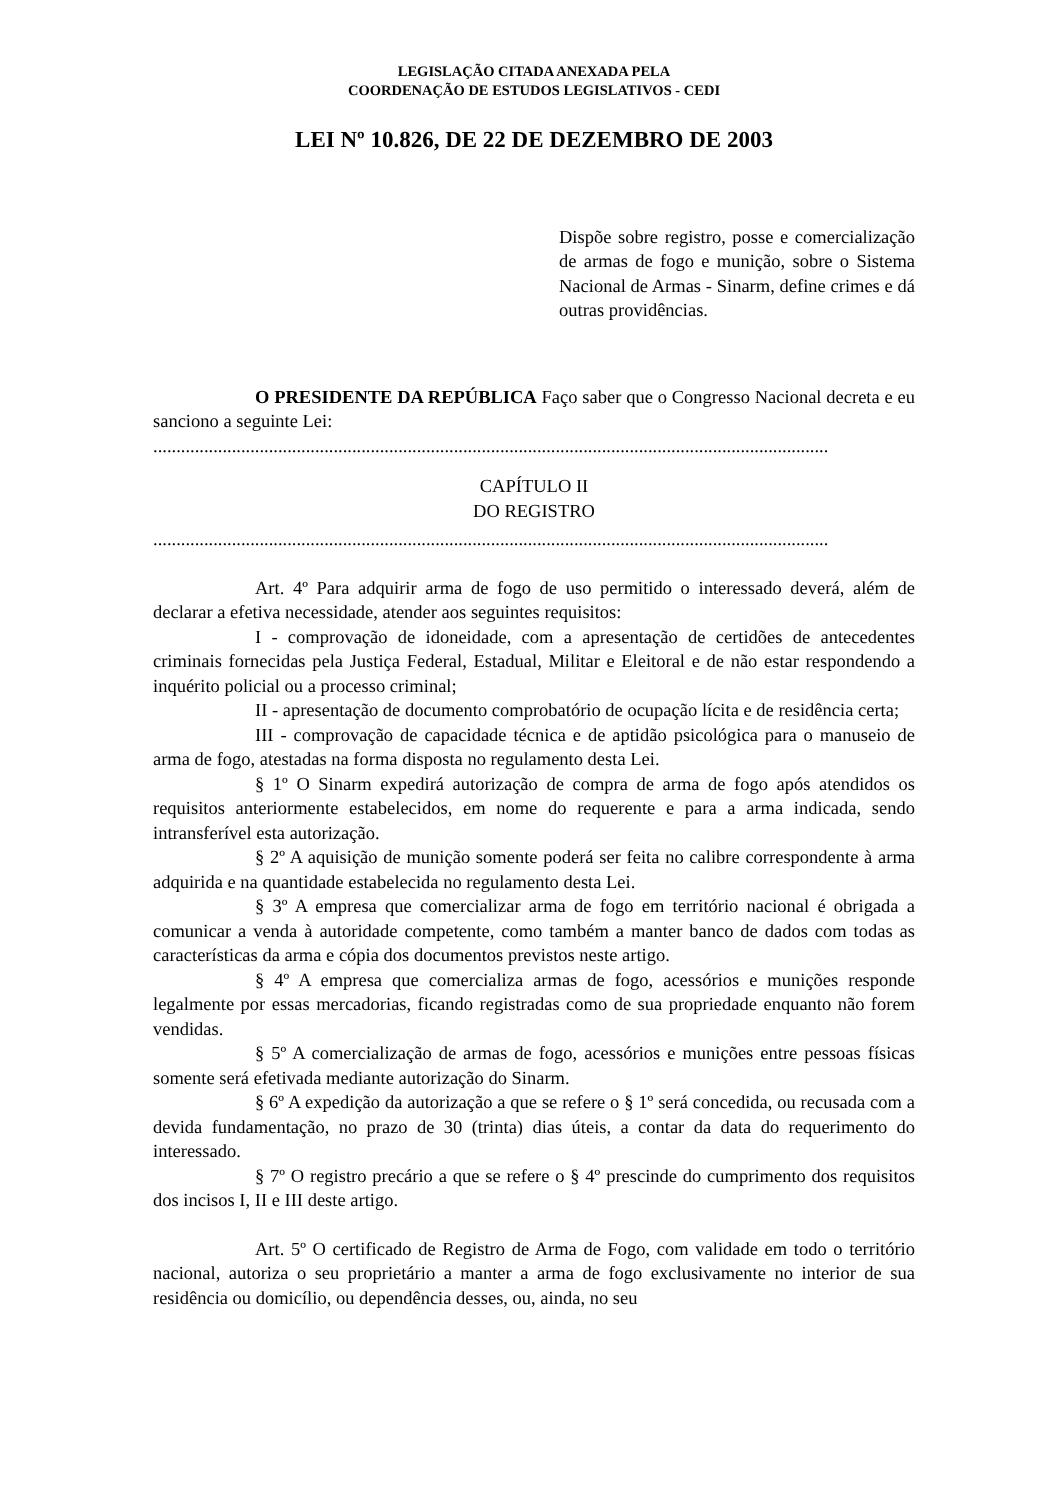LEGISLAÇÃO CITADA ANEXADA PELA
COORDENAÇÃO DE ESTUDOS LEGISLATIVOS - CEDI
LEI Nº 10.826, DE 22 DE DEZEMBRO DE 2003
Dispõe sobre registro, posse e comercialização de armas de fogo e munição, sobre o Sistema Nacional de Armas - Sinarm, define crimes e dá outras providências.
O PRESIDENTE DA REPÚBLICA Faço saber que o Congresso Nacional decreta e eu sanciono a seguinte Lei:
..................................................................................................................................................
CAPÍTULO II
DO REGISTRO
..................................................................................................................................................
Art. 4º Para adquirir arma de fogo de uso permitido o interessado deverá, além de declarar a efetiva necessidade, atender aos seguintes requisitos:
I - comprovação de idoneidade, com a apresentação de certidões de antecedentes criminais fornecidas pela Justiça Federal, Estadual, Militar e Eleitoral e de não estar respondendo a inquérito policial ou a processo criminal;
II - apresentação de documento comprobatório de ocupação lícita e de residência certa;
III - comprovação de capacidade técnica e de aptidão psicológica para o manuseio de arma de fogo, atestadas na forma disposta no regulamento desta Lei.
§ 1º O Sinarm expedirá autorização de compra de arma de fogo após atendidos os requisitos anteriormente estabelecidos, em nome do requerente e para a arma indicada, sendo intransferível esta autorização.
§ 2º A aquisição de munição somente poderá ser feita no calibre correspondente à arma adquirida e na quantidade estabelecida no regulamento desta Lei.
§ 3º A empresa que comercializar arma de fogo em território nacional é obrigada a comunicar a venda à autoridade competente, como também a manter banco de dados com todas as características da arma e cópia dos documentos previstos neste artigo.
§ 4º A empresa que comercializa armas de fogo, acessórios e munições responde legalmente por essas mercadorias, ficando registradas como de sua propriedade enquanto não forem vendidas.
§ 5º A comercialização de armas de fogo, acessórios e munições entre pessoas físicas somente será efetivada mediante autorização do Sinarm.
§ 6º A expedição da autorização a que se refere o § 1º será concedida, ou recusada com a devida fundamentação, no prazo de 30 (trinta) dias úteis, a contar da data do requerimento do interessado.
§ 7º O registro precário a que se refere o § 4º prescinde do cumprimento dos requisitos dos incisos I, II e III deste artigo.
Art. 5º O certificado de Registro de Arma de Fogo, com validade em todo o território nacional, autoriza o seu proprietário a manter a arma de fogo exclusivamente no interior de sua residência ou domicílio, ou dependência desses, ou, ainda, no seu